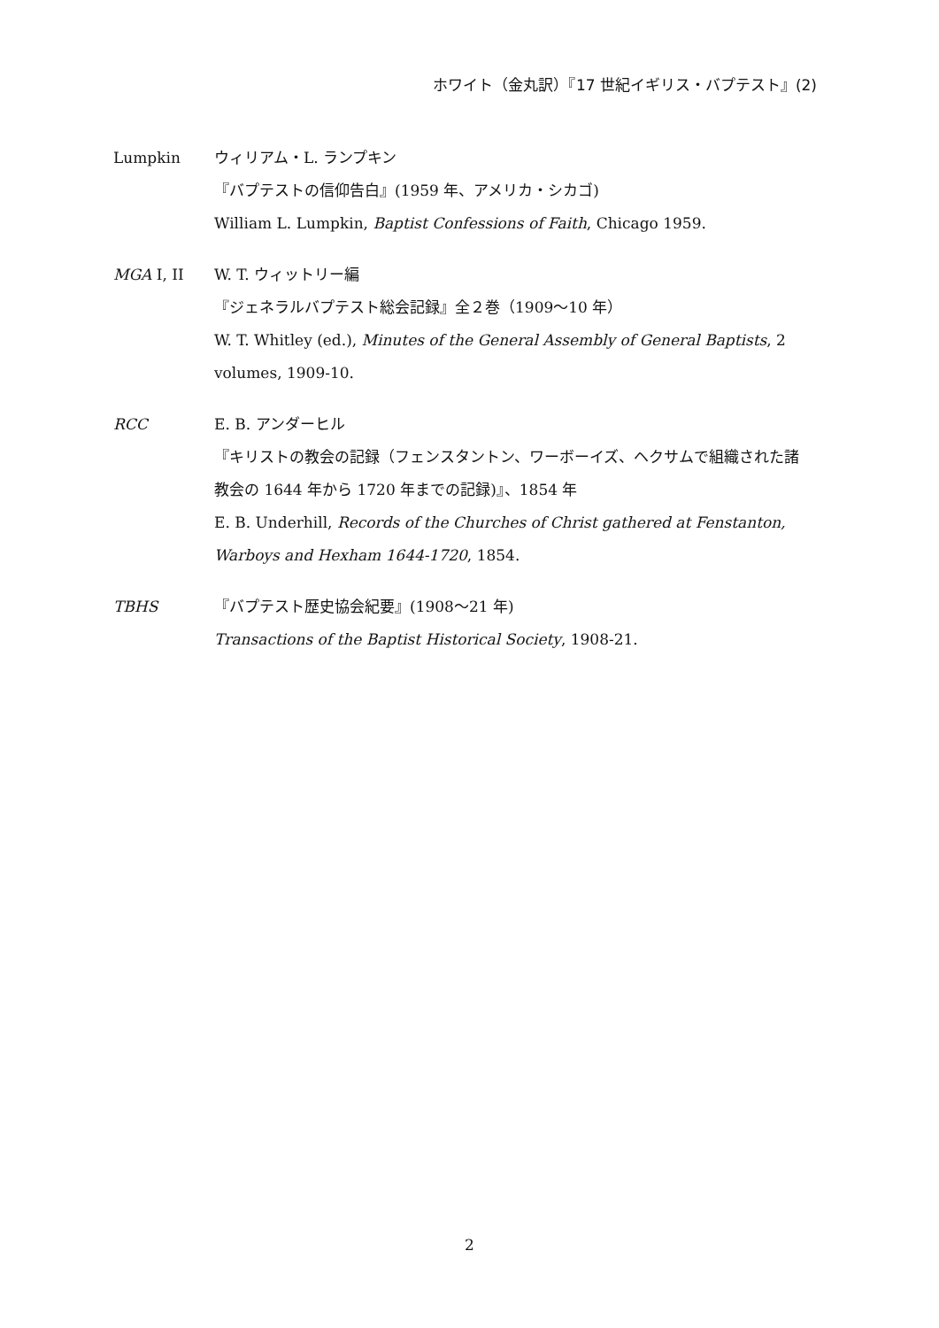ホワイト（金丸訳）『17 世紀イギリス・バプテスト』(2)
Lumpkin ウィリアム・L. ランプキン
『バプテストの信仰告白』(1959 年、アメリカ・シカゴ)
William L. Lumpkin, Baptist Confessions of Faith, Chicago 1959.
MGA I, II W. T. ウィットリー編
『ジェネラルバプテスト総会記録』全２巻（1909〜10 年）
W. T. Whitley (ed.), Minutes of the General Assembly of General Baptists, 2
volumes, 1909-10.
RCC E. B. アンダーヒル
『キリストの教会の記録（フェンスタントン、ワーボーイズ、ヘクサムで組織された諸
教会の 1644 年から 1720 年までの記録)』、1854 年
E. B. Underhill, Records of the Churches of Christ gathered at Fenstanton,
Warboys and Hexham 1644-1720, 1854.
TBHS 『バプテスト歴史協会紀要』(1908〜21 年)
Transactions of the Baptist Historical Society, 1908-21.
2